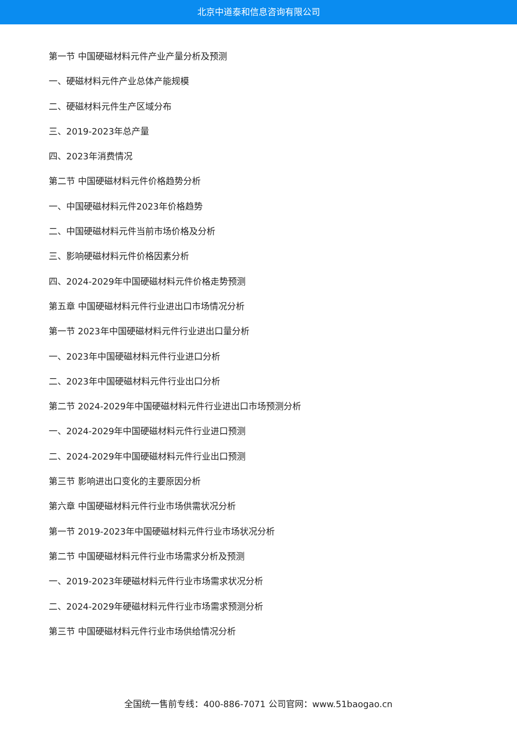北京中道泰和信息咨询有限公司
第一节 中国硬磁材料元件产业产量分析及预测
一、硬磁材料元件产业总体产能规模
二、硬磁材料元件生产区域分布
三、2019-2023年总产量
四、2023年消费情况
第二节 中国硬磁材料元件价格趋势分析
一、中国硬磁材料元件2023年价格趋势
二、中国硬磁材料元件当前市场价格及分析
三、影响硬磁材料元件价格因素分析
四、2024-2029年中国硬磁材料元件价格走势预测
第五章 中国硬磁材料元件行业进出口市场情况分析
第一节 2023年中国硬磁材料元件行业进出口量分析
一、2023年中国硬磁材料元件行业进口分析
二、2023年中国硬磁材料元件行业出口分析
第二节 2024-2029年中国硬磁材料元件行业进出口市场预测分析
一、2024-2029年中国硬磁材料元件行业进口预测
二、2024-2029年中国硬磁材料元件行业出口预测
第三节 影响进出口变化的主要原因分析
第六章 中国硬磁材料元件行业市场供需状况分析
第一节 2019-2023年中国硬磁材料元件行业市场状况分析
第二节 中国硬磁材料元件行业市场需求分析及预测
一、2019-2023年硬磁材料元件行业市场需求状况分析
二、2024-2029年硬磁材料元件行业市场需求预测分析
第三节 中国硬磁材料元件行业市场供给情况分析
全国统一售前专线：400-886-7071 公司官网：www.51baogao.cn